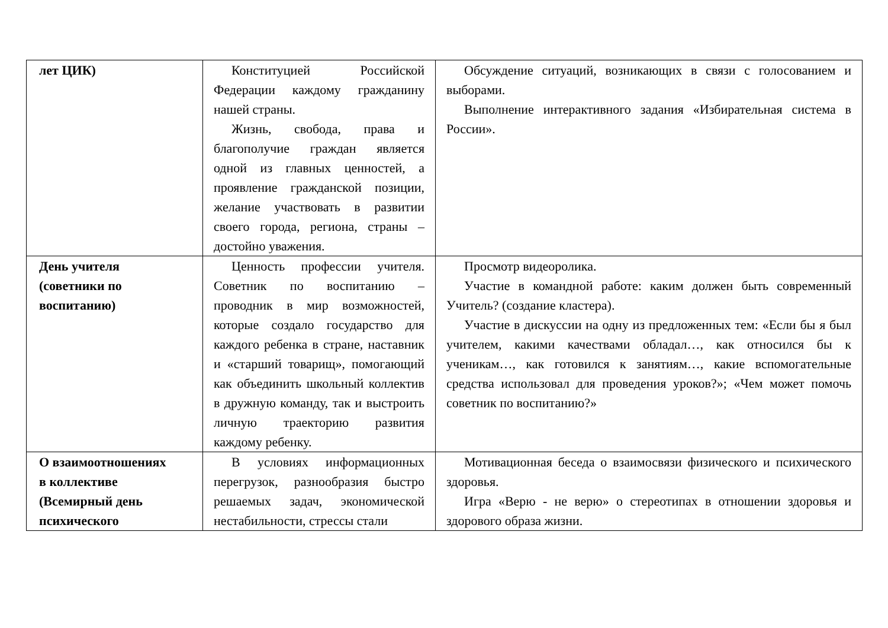| лет ЦИК) | Конституцией Российской Федерации каждому гражданину нашей страны. Жизнь, свобода, права и благополучие граждан является одной из главных ценностей, а проявление гражданской позиции, желание участвовать в развитии своего города, региона, страны – достойно уважения. | Обсуждение ситуаций, возникающих в связи с голосованием и выборами. Выполнение интерактивного задания «Избирательная система в России». |
| День учителя (советники по воспитанию) | Ценность профессии учителя. Советник по воспитанию – проводник в мир возможностей, которые создало государство для каждого ребенка в стране, наставник и «старший товарищ», помогающий как объединить школьный коллектив в дружную команду, так и выстроить личную траекторию развития каждому ребенку. | Просмотр видеоролика. Участие в командной работе: каким должен быть современный Учитель? (создание кластера). Участие в дискуссии на одну из предложенных тем: «Если бы я был учителем, какими качествами обладал…, как относился бы к ученикам…, как готовился к занятиям…, какие вспомогательные средства использовал для проведения уроков?»; «Чем может помочь советник по воспитанию?» |
| О взаимоотношениях в коллективе (Всемирный день психического | В условиях информационных перегрузок, разнообразия быстро решаемых задач, экономической нестабильности, стрессы стали | Мотивационная беседа о взаимосвязи физического и психического здоровья. Игра «Верю - не верю» о стереотипах в отношении здоровья и здорового образа жизни. |